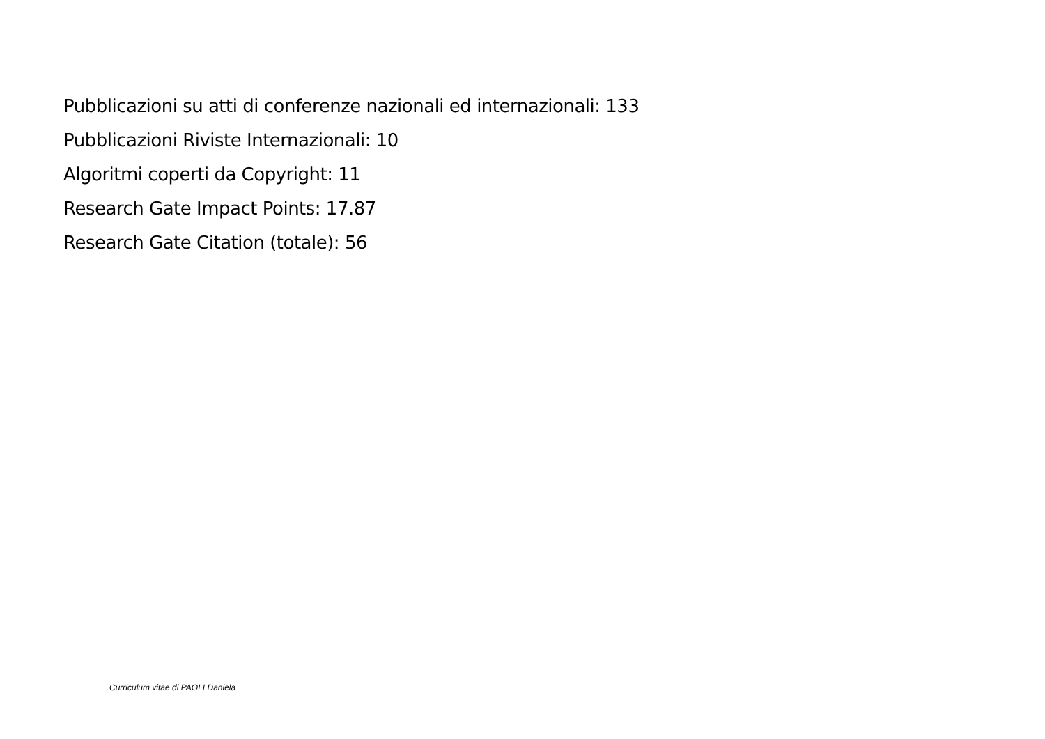Pubblicazioni su atti di conferenze nazionali ed internazionali: 133
Pubblicazioni Riviste Internazionali: 10
Algoritmi coperti da Copyright: 11
Research Gate Impact Points: 17.87
Research Gate Citation (totale): 56
Curriculum vitae di PAOLI Daniela